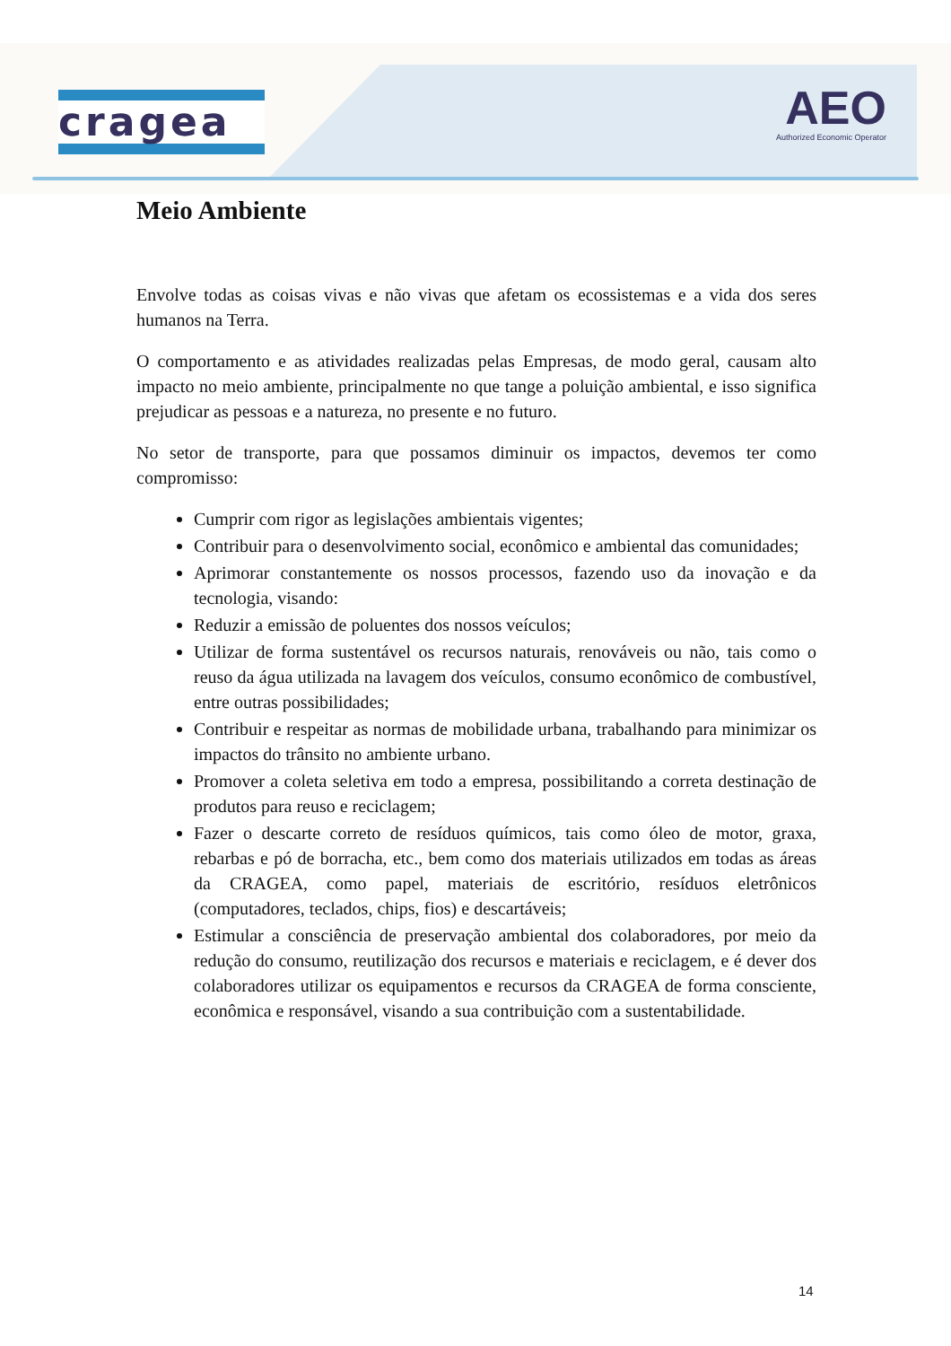cragea
AEO
Authorized Economic Operator
Meio Ambiente
Envolve todas as coisas vivas e não vivas que afetam os ecossistemas e a vida dos seres humanos na Terra.
O comportamento e as atividades realizadas pelas Empresas, de modo geral, causam alto impacto no meio ambiente, principalmente no que tange a poluição ambiental, e isso significa prejudicar as pessoas e a natureza, no presente e no futuro.
No setor de transporte, para que possamos diminuir os impactos, devemos ter como compromisso:
Cumprir com rigor as legislações ambientais vigentes;
Contribuir para o desenvolvimento social, econômico e ambiental das comunidades;
Aprimorar constantemente os nossos processos, fazendo uso da inovação e da tecnologia, visando:
Reduzir a emissão de poluentes dos nossos veículos;
Utilizar de forma sustentável os recursos naturais, renováveis ou não, tais como o reuso da água utilizada na lavagem dos veículos, consumo econômico de combustível, entre outras possibilidades;
Contribuir e respeitar as normas de mobilidade urbana, trabalhando para minimizar os impactos do trânsito no ambiente urbano.
Promover a coleta seletiva em todo a empresa, possibilitando a correta destinação de produtos para reuso e reciclagem;
Fazer o descarte correto de resíduos químicos, tais como óleo de motor, graxa, rebarbas e pó de borracha, etc., bem como dos materiais utilizados em todas as áreas da CRAGEA, como papel, materiais de escritório, resíduos eletrônicos (computadores, teclados, chips, fios) e descartáveis;
Estimular a consciência de preservação ambiental dos colaboradores, por meio da redução do consumo, reutilização dos recursos e materiais e reciclagem, e é dever dos colaboradores utilizar os equipamentos e recursos da CRAGEA de forma consciente, econômica e responsável, visando a sua contribuição com a sustentabilidade.
14